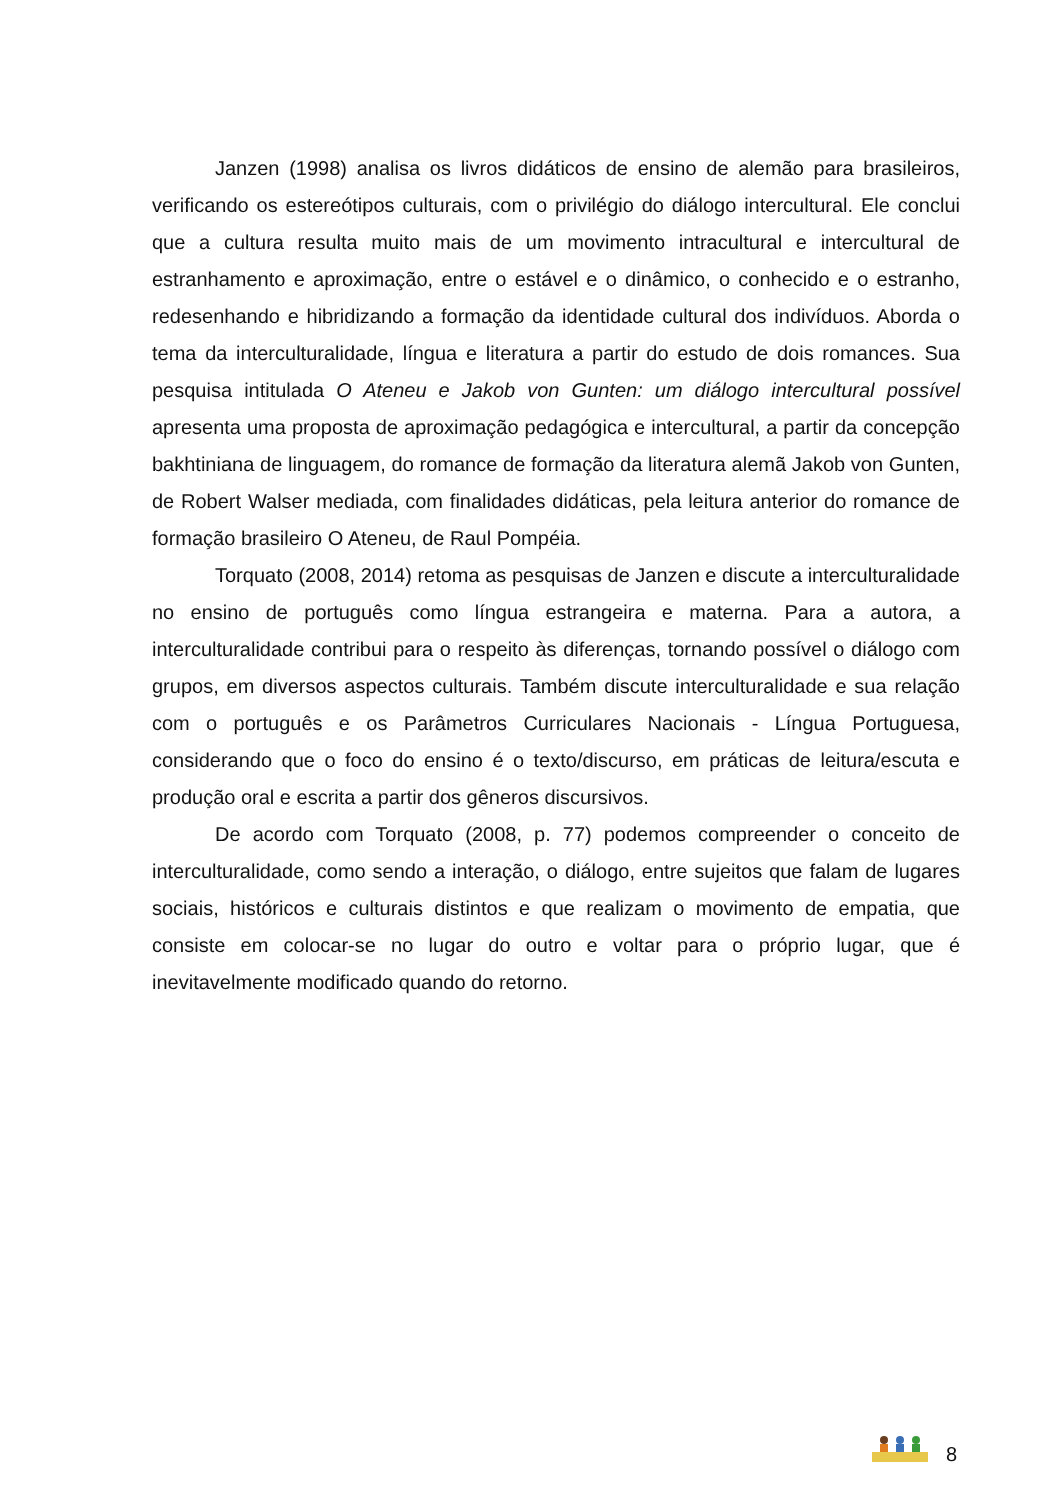Janzen (1998) analisa os livros didáticos de ensino de alemão para brasileiros, verificando os estereótipos culturais, com o privilégio do diálogo intercultural. Ele conclui que a cultura resulta muito mais de um movimento intracultural e intercultural de estranhamento e aproximação, entre o estável e o dinâmico, o conhecido e o estranho, redesenhando e hibridizando a formação da identidade cultural dos indivíduos. Aborda o tema da interculturalidade, língua e literatura a partir do estudo de dois romances. Sua pesquisa intitulada O Ateneu e Jakob von Gunten: um diálogo intercultural possível apresenta uma proposta de aproximação pedagógica e intercultural, a partir da concepção bakhtiniana de linguagem, do romance de formação da literatura alemã Jakob von Gunten, de Robert Walser mediada, com finalidades didáticas, pela leitura anterior do romance de formação brasileiro O Ateneu, de Raul Pompéia.
Torquato (2008, 2014) retoma as pesquisas de Janzen e discute a interculturalidade no ensino de português como língua estrangeira e materna. Para a autora, a interculturalidade contribui para o respeito às diferenças, tornando possível o diálogo com grupos, em diversos aspectos culturais. Também discute interculturalidade e sua relação com o português e os Parâmetros Curriculares Nacionais - Língua Portuguesa, considerando que o foco do ensino é o texto/discurso, em práticas de leitura/escuta e produção oral e escrita a partir dos gêneros discursivos.
De acordo com Torquato (2008, p. 77) podemos compreender o conceito de interculturalidade, como sendo a interação, o diálogo, entre sujeitos que falam de lugares sociais, históricos e culturais distintos e que realizam o movimento de empatia, que consiste em colocar-se no lugar do outro e voltar para o próprio lugar, que é inevitavelmente modificado quando do retorno.
8